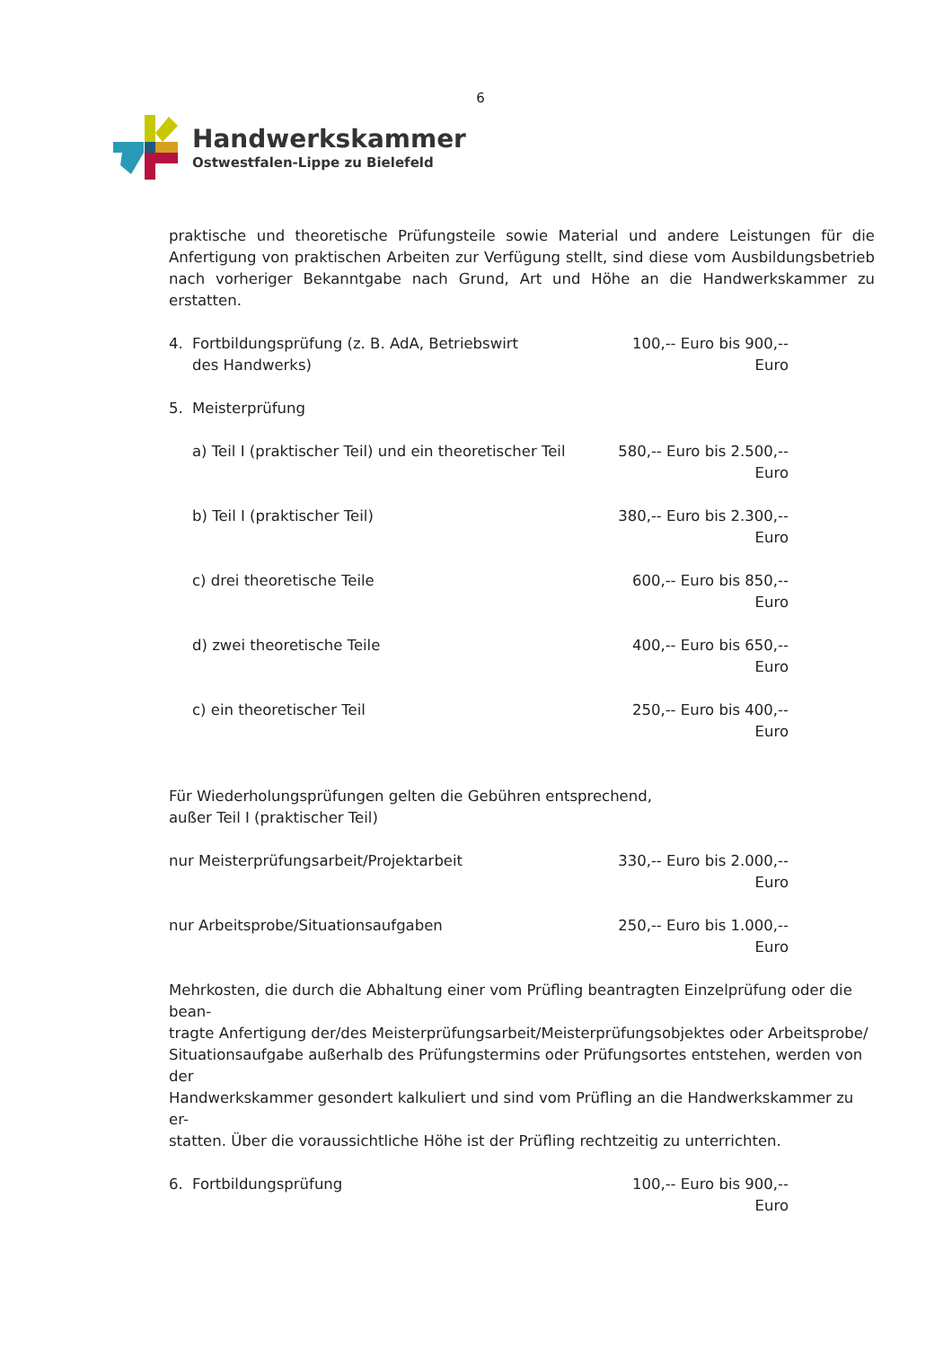6
Handwerkskammer
Ostwestfalen-Lippe zu Bielefeld
praktische und theoretische Prüfungsteile sowie Material und andere Leistungen für die Anfertigung von praktischen Arbeiten zur Verfügung stellt, sind diese vom Ausbildungsbetrieb nach vorheriger Bekanntgabe nach Grund, Art und Höhe an die Handwerkskammer zu erstatten.
4. Fortbildungsprüfung (z. B. AdA, Betriebswirt
des Handwerks)
100,-- Euro bis 900,-- Euro
5. Meisterprüfung
a) Teil I (praktischer Teil) und ein theoretischer Teil
580,-- Euro bis 2.500,-- Euro
b) Teil I (praktischer Teil) 380,-- Euro bis 2.300,-- Euro
c) drei theoretische Teile 600,-- Euro bis 850,-- Euro
d) zwei theoretische Teile 400,-- Euro bis 650,-- Euro
c) ein theoretischer Teil 250,-- Euro bis 400,-- Euro
Für Wiederholungsprüfungen gelten die Gebühren entsprechend,
außer Teil I (praktischer Teil)
nur Meisterprüfungsarbeit/Projektarbeit 330,-- Euro bis 2.000,-- Euro
nur Arbeitsprobe/Situationsaufgaben 250,-- Euro bis 1.000,-- Euro
Mehrkosten, die durch die Abhaltung einer vom Prüfling beantragten Einzelprüfung oder die bean-
tragte Anfertigung der/des Meisterprüfungsarbeit/Meisterprüfungsobjektes oder Arbeitsprobe/
Situationsaufgabe außerhalb des Prüfungstermins oder Prüfungsortes entstehen, werden von der
Handwerkskammer gesondert kalkuliert und sind vom Prüfling an die Handwerkskammer zu er-
statten. Über die voraussichtliche Höhe ist der Prüfling rechtzeitig zu unterrichten.
6. Fortbildungsprüfung 100,-- Euro bis 900,-- Euro